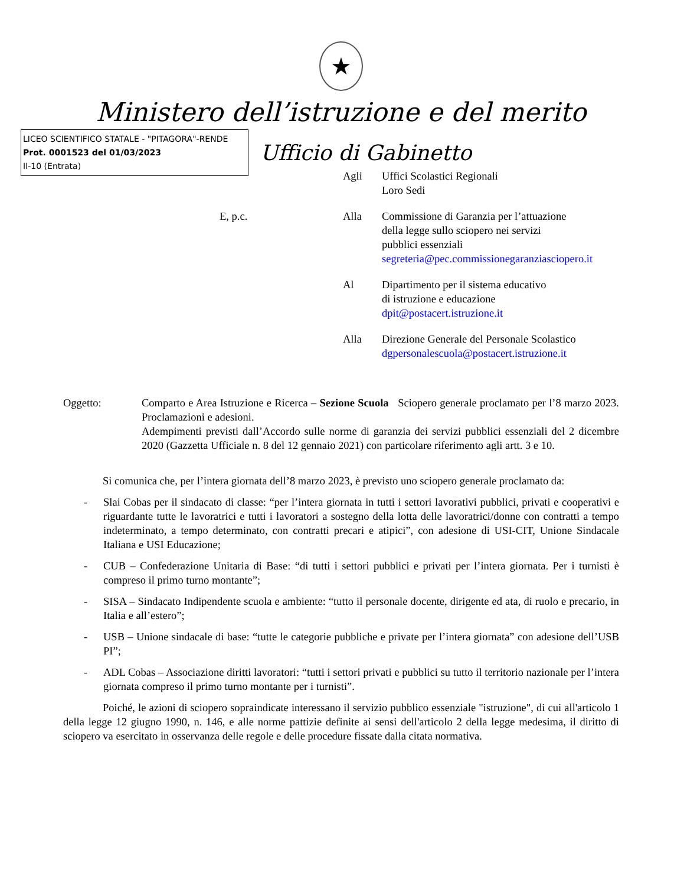★
Ministero dell’istruzione e del merito
LICEO SCIENTIFICO STATALE - "PITAGORA"-RENDE
Prot. 0001523 del 01/03/2023
II-10 (Entrata)
Ufficio di Gabinetto
Agli Uffici Scolastici Regionali
Loro Sedi
E, p.c. Alla Commissione di Garanzia per l’attuazione
della legge sullo sciopero nei servizi
pubblici essenziali
segreteria@pec.commissionegaranziasciopero.it
Al Dipartimento per il sistema educativo
di istruzione e educazione
dpit@postacert.istruzione.it
Alla Direzione Generale del Personale Scolastico
dgpersonalescuola@postacert.istruzione.it
Oggetto: Comparto e Area Istruzione e Ricerca – Sezione Scuola Sciopero generale proclamato per l’8 marzo 2023. Proclamazioni e adesioni.
Adempimenti previsti dall’Accordo sulle norme di garanzia dei servizi pubblici essenziali del 2 dicembre 2020 (Gazzetta Ufficiale n. 8 del 12 gennaio 2021) con particolare riferimento agli artt. 3 e 10.
Si comunica che, per l’intera giornata dell’8 marzo 2023, è previsto uno sciopero generale proclamato da:
- Slai Cobas per il sindacato di classe: “per l’intera giornata in tutti i settori lavorativi pubblici, privati e cooperativi e riguardante tutte le lavoratrici e tutti i lavoratori a sostegno della lotta delle lavoratrici/donne con contratti a tempo indeterminato, a tempo determinato, con contratti precari e atipici”, con adesione di USI-CIT, Unione Sindacale Italiana e USI Educazione;
- CUB – Confederazione Unitaria di Base: “di tutti i settori pubblici e privati per l’intera giornata. Per i turnisti è compreso il primo turno montante”;
- SISA – Sindacato Indipendente scuola e ambiente: “tutto il personale docente, dirigente ed ata, di ruolo e precario, in Italia e all’estero”;
- USB – Unione sindacale di base: “tutte le categorie pubbliche e private per l’intera giornata” con adesione dell’USB PI”;
- ADL Cobas – Associazione diritti lavoratori: “tutti i settori privati e pubblici su tutto il territorio nazionale per l’intera giornata compreso il primo turno montante per i turnisti”.
Poiché, le azioni di sciopero sopraindicate interessano il servizio pubblico essenziale "istruzione", di cui all'articolo 1 della legge 12 giugno 1990, n. 146, e alle norme pattizie definite ai sensi dell'articolo 2 della legge medesima, il diritto di sciopero va esercitato in osservanza delle regole e delle procedure fissate dalla citata normativa.